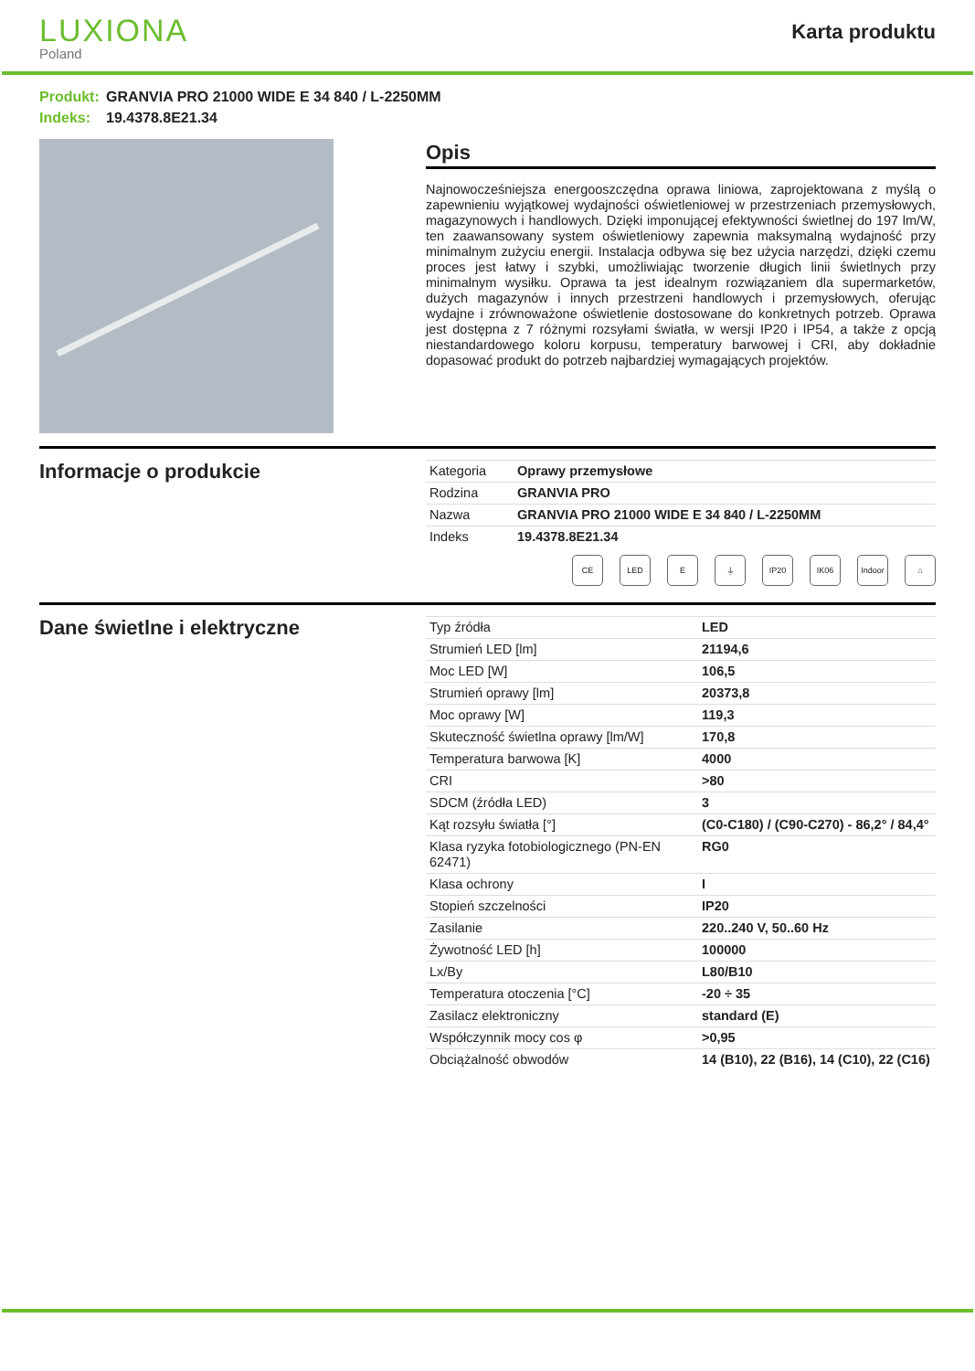LUXIONA
Poland
Karta produktu
Produkt: GRANVIA PRO 21000 WIDE E 34 840 / L-2250MM
Indeks: 19.4378.8E21.34
Opis
Najnowocześniejsza energooszczędna oprawa liniowa, zaprojektowana z myślą o zapewnieniu wyjątkowej wydajności oświetleniowej w przestrzeniach przemysłowych, magazynowych i handlowych. Dzięki imponującej efektywności świetlnej do 197 lm/W, ten zaawansowany system oświetleniowy zapewnia maksymalną wydajność przy minimalnym zużyciu energii. Instalacja odbywa się bez użycia narzędzi, dzięki czemu proces jest łatwy i szybki, umożliwiając tworzenie długich linii świetlnych przy minimalnym wysiłku. Oprawa ta jest idealnym rozwiązaniem dla supermarketów, dużych magazynów i innych przestrzeni handlowych i przemysłowych, oferując wydajne i zrównoważone oświetlenie dostosowane do konkretnych potrzeb. Oprawa jest dostępna z 7 różnymi rozsyłami światła, w wersji IP20 i IP54, a także z opcją niestandardowego koloru korpusu, temperatury barwowej i CRI, aby dokładnie dopasować produkt do potrzeb najbardziej wymagających projektów.
Informacje o produkcie
| Kategoria | Oprawy przemysłowe |
| Rodzina | GRANVIA PRO |
| Nazwa | GRANVIA PRO 21000 WIDE E 34 840 / L-2250MM |
| Indeks | 19.4378.8E21.34 |
CE LED E ⏚ IP20 IK06 Indoor
⌂
Dane świetlne i elektryczne
| Typ źródła | LED |
| Strumień LED [lm] | 21194,6 |
| Moc LED [W] | 106,5 |
| Strumień oprawy [lm] | 20373,8 |
| Moc oprawy [W] | 119,3 |
| Skuteczność świetlna oprawy [lm/W] | 170,8 |
| Temperatura barwowa [K] | 4000 |
| CRI | >80 |
| SDCM (źródła LED) | 3 |
| Kąt rozsyłu światła [°] | (C0-C180) / (C90-C270) - 86,2° / 84,4° |
| Klasa ryzyka fotobiologicznego (PN-EN 62471) | RG0 |
| Klasa ochrony | I |
| Stopień szczelności | IP20 |
| Zasilanie | 220..240 V, 50..60 Hz |
| Żywotność LED [h] | 100000 |
| Lx/By | L80/B10 |
| Temperatura otoczenia [°C] | -20 ÷ 35 |
| Zasilacz elektroniczny | standard (E) |
| Współczynnik mocy cos φ | >0,95 |
| Obciążalność obwodów | 14 (B10), 22 (B16), 14 (C10), 22 (C16) |